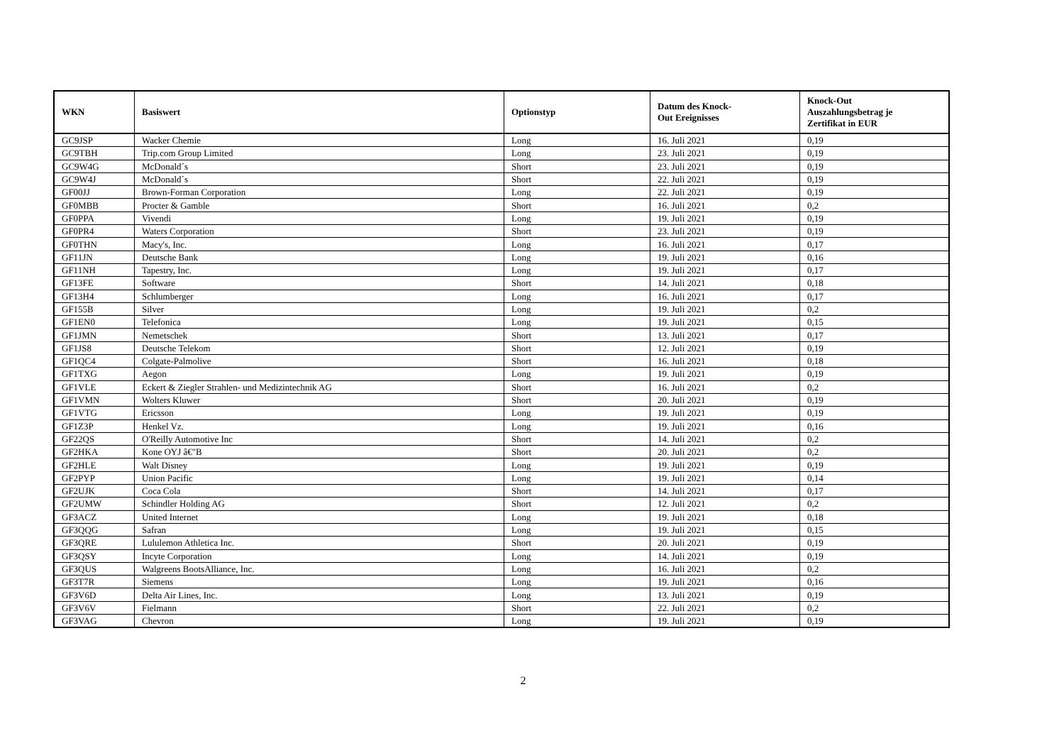| WKN | Basiswert | Optionstyp | Datum des Knock- Out Ereignisses | Knock-Out Auszahlungsbetrag je Zertifikat in EUR |
| --- | --- | --- | --- | --- |
| GC9JSP | Wacker Chemie | Long | 16. Juli 2021 | 0,19 |
| GC9TBH | Trip.com Group Limited | Long | 23. Juli 2021 | 0,19 |
| GC9W4G | McDonald´s | Short | 23. Juli 2021 | 0,19 |
| GC9W4J | McDonald´s | Short | 22. Juli 2021 | 0,19 |
| GF00JJ | Brown-Forman Corporation | Long | 22. Juli 2021 | 0,19 |
| GF0MBB | Procter & Gamble | Short | 16. Juli 2021 | 0,2 |
| GF0PPA | Vivendi | Long | 19. Juli 2021 | 0,19 |
| GF0PR4 | Waters Corporation | Short | 23. Juli 2021 | 0,19 |
| GF0THN | Macy's, Inc. | Long | 16. Juli 2021 | 0,17 |
| GF11JN | Deutsche Bank | Long | 19. Juli 2021 | 0,16 |
| GF11NH | Tapestry, Inc. | Long | 19. Juli 2021 | 0,17 |
| GF13FE | Software | Short | 14. Juli 2021 | 0,18 |
| GF13H4 | Schlumberger | Long | 16. Juli 2021 | 0,17 |
| GF155B | Silver | Long | 19. Juli 2021 | 0,2 |
| GF1EN0 | Telefonica | Long | 19. Juli 2021 | 0,15 |
| GF1JMN | Nemetschek | Short | 13. Juli 2021 | 0,17 |
| GF1JS8 | Deutsche Telekom | Short | 12. Juli 2021 | 0,19 |
| GF1QC4 | Colgate-Palmolive | Short | 16. Juli 2021 | 0,18 |
| GF1TXG | Aegon | Long | 19. Juli 2021 | 0,19 |
| GF1VLE | Eckert & Ziegler Strahlen- und Medizintechnik AG | Short | 16. Juli 2021 | 0,2 |
| GF1VMN | Wolters Kluwer | Short | 20. Juli 2021 | 0,19 |
| GF1VTG | Ericsson | Long | 19. Juli 2021 | 0,19 |
| GF1Z3P | Henkel Vz. | Long | 19. Juli 2021 | 0,16 |
| GF22QS | O'Reilly Automotive Inc | Short | 14. Juli 2021 | 0,2 |
| GF2HKA | Kone OYJ â€"B | Short | 20. Juli 2021 | 0,2 |
| GF2HLE | Walt Disney | Long | 19. Juli 2021 | 0,19 |
| GF2PYP | Union Pacific | Long | 19. Juli 2021 | 0,14 |
| GF2UJK | Coca Cola | Short | 14. Juli 2021 | 0,17 |
| GF2UMW | Schindler Holding AG | Short | 12. Juli 2021 | 0,2 |
| GF3ACZ | United Internet | Long | 19. Juli 2021 | 0,18 |
| GF3QQG | Safran | Long | 19. Juli 2021 | 0,15 |
| GF3QRE | Lululemon Athletica Inc. | Short | 20. Juli 2021 | 0,19 |
| GF3QSY | Incyte Corporation | Long | 14. Juli 2021 | 0,19 |
| GF3QUS | Walgreens BootsAlliance, Inc. | Long | 16. Juli 2021 | 0,2 |
| GF3T7R | Siemens | Long | 19. Juli 2021 | 0,16 |
| GF3V6D | Delta Air Lines, Inc. | Long | 13. Juli 2021 | 0,19 |
| GF3V6V | Fielmann | Short | 22. Juli 2021 | 0,2 |
| GF3VAG | Chevron | Long | 19. Juli 2021 | 0,19 |
2